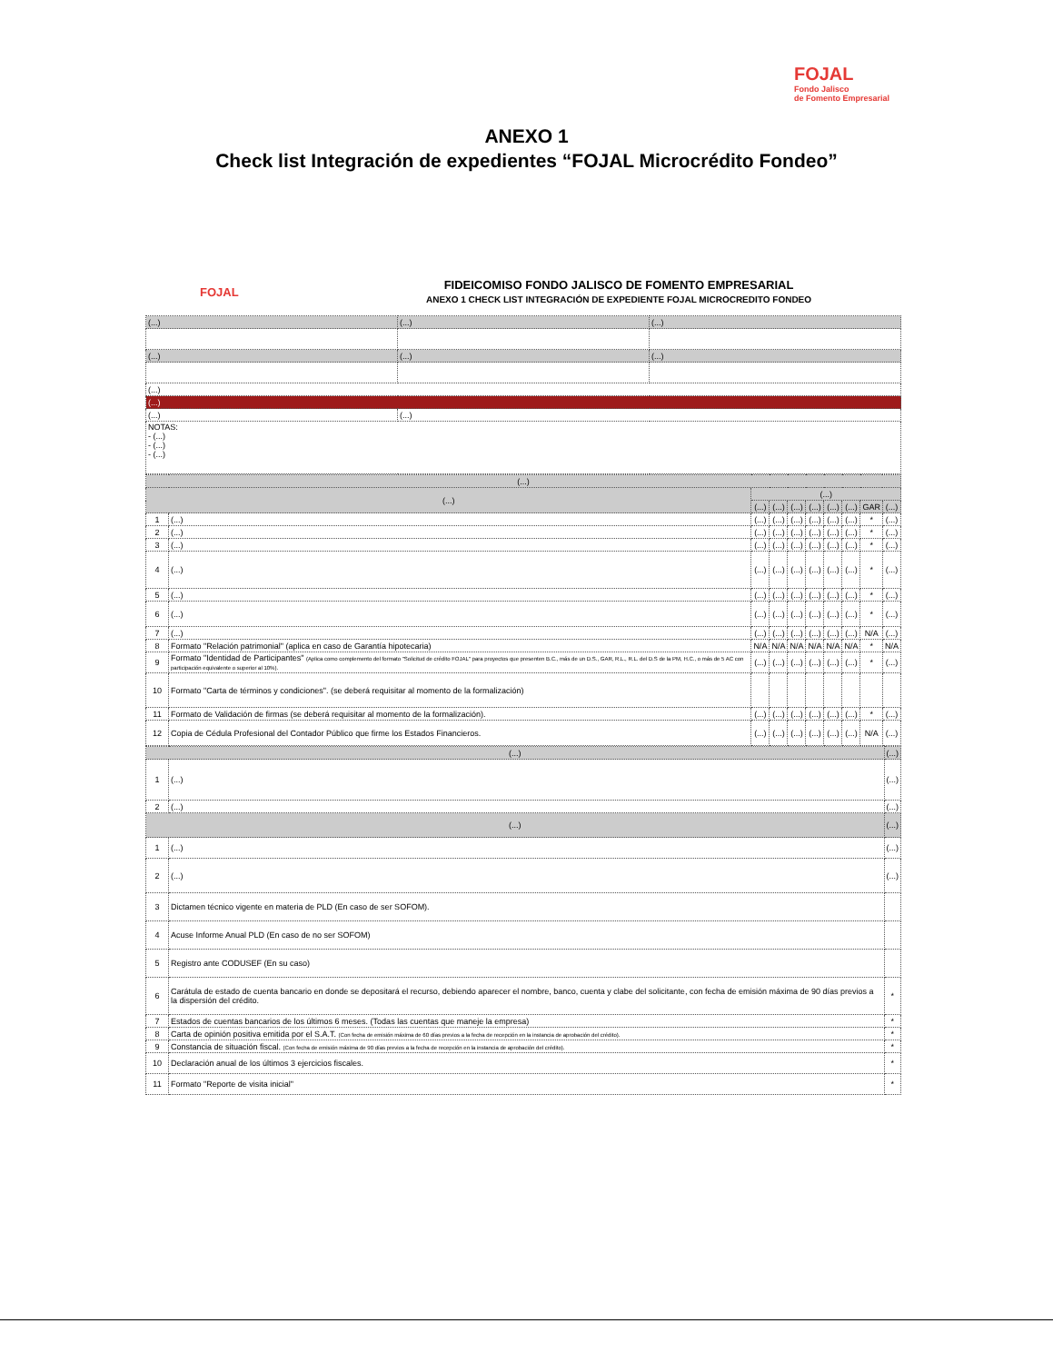FOJAL
Fondo Jalisco
de Fomento Empresarial
ANEXO 1
Check list Integración de expedientes “FOJAL Microcrédito Fondeo”
FOJAL
FIDEICOMISO FONDO JALISCO DE FOMENTO EMPRESARIAL
ANEXO 1 CHECK LIST INTEGRACIÓN DE EXPEDIENTE FOJAL MICROCREDITO FONDEO
| (...) | (...) | (...) |
| --- | --- | --- |
| (...) | (...) | (...) |
| (...) | | |
| (...) | | |
| (...) | (...) | |
| NOTAS: - (...) - (...) - (...) | | |
| (...) | | | | | | | | | |
| --- | --- | --- | --- | --- | --- | --- | --- | --- | --- |
| (...) | | (...) | | | | | | | |
| | | (...) | (...) | (...) | (...) | (...) | (...) | GAR | (...) |
| 1 | (...) | (...) | (...) | (...) | (...) | (...) | (...) | * | (...) |
| 2 | (...) | (...) | (...) | (...) | (...) | (...) | (...) | * | (...) |
| 3 | (...) | (...) | (...) | (...) | (...) | (...) | (...) | * | (...) |
| 4 | (...) | (...) | (...) | (...) | (...) | (...) | (...) | * | (...) |
| 5 | (...) | (...) | (...) | (...) | (...) | (...) | (...) | * | (...) |
| 6 | (...) | (...) | (...) | (...) | (...) | (...) | (...) | * | (...) |
| 7 | (...) | (...) | (...) | (...) | (...) | (...) | (...) | N/A | (...) |
| 8 | Formato "Relación patrimonial" (aplica en caso de Garantía hipotecaria) | N/A | N/A | N/A | N/A | N/A | N/A | * | N/A |
| 9 | Formato "Identidad de Participantes" (Aplica como complemento del formato "Solicitud de crédito FOJAL" para proyectos que presenten B.C., más de un D.S., GAR, R.L., R.L. del D.S de la PM, H.C., o más de 5 AC con participación equivalente o superior al 10%). | (...) | (...) | (...) | (...) | (...) | (...) | * | (...) |
| 10 | Formato "Carta de términos y condiciones". (se deberá requisitar al momento de la formalización) | | | | | | | | |
| 11 | Formato de Validación de firmas (se deberá requisitar al momento de la formalización). | (...) | (...) | (...) | (...) | (...) | (...) | * | (...) |
| 12 | Copia de Cédula Profesional del Contador Público que firme los Estados Financieros. | (...) | (...) | (...) | (...) | (...) | (...) | N/A | (...) |
| (...) | | (...) |
| --- | --- | --- |
| 1 | (...) | (...) |
| 2 | (...) | (...) |
| (...) | | (...) |
| 1 | (...) | (...) |
| 2 | (...) | (...) |
| 3 | Dictamen técnico vigente en materia de PLD (En caso de ser SOFOM). | |
| 4 | Acuse Informe Anual PLD (En caso de no ser SOFOM) | |
| 5 | Registro ante CODUSEF (En su caso) | |
| 6 | Carátula de estado de cuenta bancario en donde se depositará el recurso, debiendo aparecer el nombre, banco, cuenta y clabe del solicitante, con fecha de emisión máxima de 90 días previos a la dispersión del crédito. | * |
| 7 | Estados de cuentas bancarios de los últimos 6 meses. (Todas las cuentas que maneje la empresa) | * |
| 8 | Carta de opinión positiva emitida por el S.A.T. (Con fecha de emisión máxima de 60 días previos a la fecha de recepción en la instancia de aprobación del crédito). | * |
| 9 | Constancia de situación fiscal. (Con fecha de emisión máxima de 90 días previos a la fecha de recepción en la instancia de aprobación del crédito). | * |
| 10 | Declaración anual de los últimos 3 ejercicios fiscales. | * |
| 11 | Formato "Reporte de visita inicial" | * |